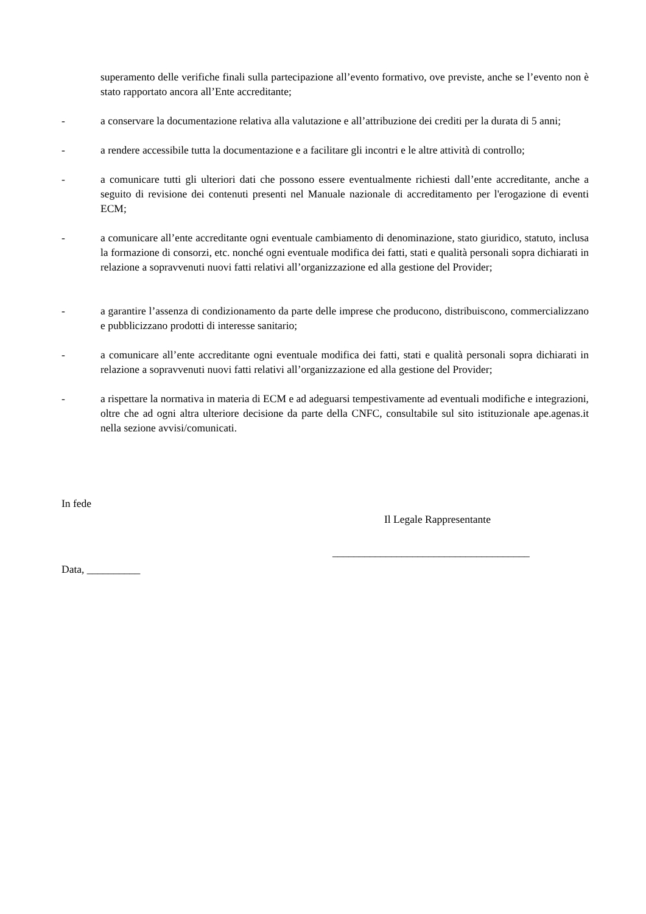superamento delle verifiche finali sulla partecipazione all’evento formativo, ove previste, anche se l’evento non è stato rapportato ancora all’Ente accreditante;
- a conservare la documentazione relativa alla valutazione e all’attribuzione dei crediti per la durata di 5 anni;
- a rendere accessibile tutta la documentazione e a facilitare gli incontri e le altre attività di controllo;
- a comunicare tutti gli ulteriori dati che possono essere eventualmente richiesti dall’ente accreditante, anche a seguito di revisione dei contenuti presenti nel Manuale nazionale di accreditamento per l'erogazione di eventi ECM;
- a comunicare all’ente accreditante ogni eventuale cambiamento di denominazione, stato giuridico, statuto, inclusa la formazione di consorzi, etc. nonché ogni eventuale modifica dei fatti, stati e qualità personali sopra dichiarati in relazione a sopravvenuti nuovi fatti relativi all’organizzazione ed alla gestione del Provider;
- a garantire l’assenza di condizionamento da parte delle imprese che producono, distribuiscono, commercializzano e pubblicizzano prodotti di interesse sanitario;
- a comunicare all’ente accreditante ogni eventuale modifica dei fatti, stati e qualità personali sopra dichiarati in relazione a sopravvenuti nuovi fatti relativi all’organizzazione ed alla gestione del Provider;
- a rispettare la normativa in materia di ECM e ad adeguarsi tempestivamente ad eventuali modifiche e integrazioni, oltre che ad ogni altra ulteriore decisione da parte della CNFC, consultabile sul sito istituzionale ape.agenas.it nella sezione avvisi/comunicati.
In fede
Il Legale Rappresentante
_____________________________________
Data, __________